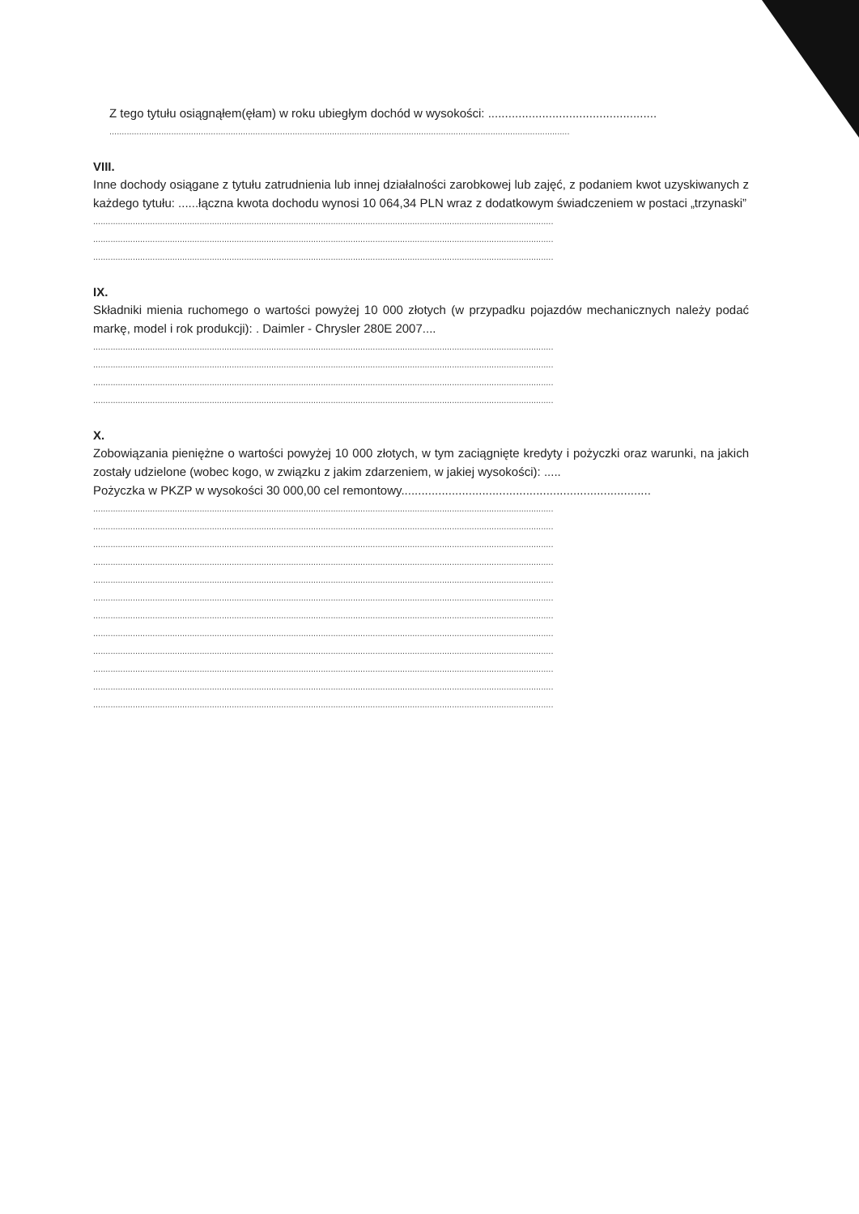Z tego tytułu osiągnąłem(ęłam) w roku ubiegłym dochód w wysokości: ..................................................
..........................................................................................................................................................................................
VIII.
Inne dochody osiągane z tytułu zatrudnienia lub innej działalności zarobkowej lub zajęć, z podaniem kwot uzyskiwanych z każdego tytułu: ......łączna kwota dochodu wynosi 10 064,34 PLN wraz z dodatkowym świadczeniem w postaci „trzynaski”
..........................................................................................................................................................................................
..........................................................................................................................................................................................
..........................................................................................................................................................................................
IX.
Składniki mienia ruchomego o wartości powyżej 10 000 złotych (w przypadku pojazdów mechanicznych należy podać markę, model i rok produkcji): . Daimler - Chrysler 280E 2007....
..........................................................................................................................................................................................
..........................................................................................................................................................................................
..........................................................................................................................................................................................
..........................................................................................................................................................................................
X.
Zobowiązania pieniężne o wartości powyżej 10 000 złotych, w tym zaciągnięte kredyty i pożyczki oraz warunki, na jakich zostały udzielone (wobec kogo, w związku z jakim zdarzeniem, w jakiej wysokości): .....
Pożyczka w PKZP w wysokości 30 000,00 cel remontowy..........................................................................
..........................................................................................................................................................................................
..........................................................................................................................................................................................
..........................................................................................................................................................................................
..........................................................................................................................................................................................
..........................................................................................................................................................................................
..........................................................................................................................................................................................
..........................................................................................................................................................................................
..........................................................................................................................................................................................
..........................................................................................................................................................................................
..........................................................................................................................................................................................
..........................................................................................................................................................................................
..........................................................................................................................................................................................